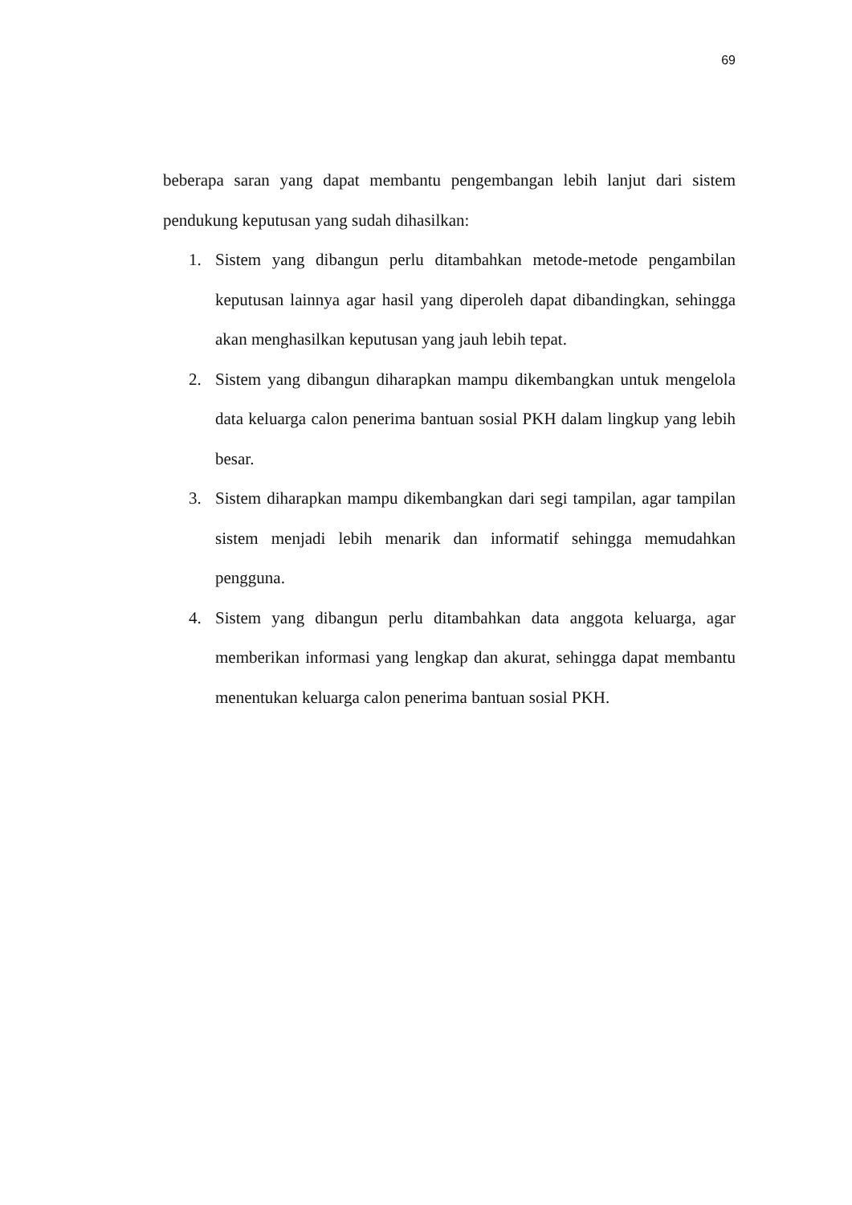69
beberapa saran yang dapat membantu pengembangan lebih lanjut dari sistem pendukung keputusan yang sudah dihasilkan:
1. Sistem yang dibangun perlu ditambahkan metode-metode pengambilan keputusan lainnya agar hasil yang diperoleh dapat dibandingkan, sehingga akan menghasilkan keputusan yang jauh lebih tepat.
2. Sistem yang dibangun diharapkan mampu dikembangkan untuk mengelola data keluarga calon penerima bantuan sosial PKH dalam lingkup yang lebih besar.
3. Sistem diharapkan mampu dikembangkan dari segi tampilan, agar tampilan sistem menjadi lebih menarik dan informatif sehingga memudahkan pengguna.
4. Sistem yang dibangun perlu ditambahkan data anggota keluarga, agar memberikan informasi yang lengkap dan akurat, sehingga dapat membantu menentukan keluarga calon penerima bantuan sosial PKH.